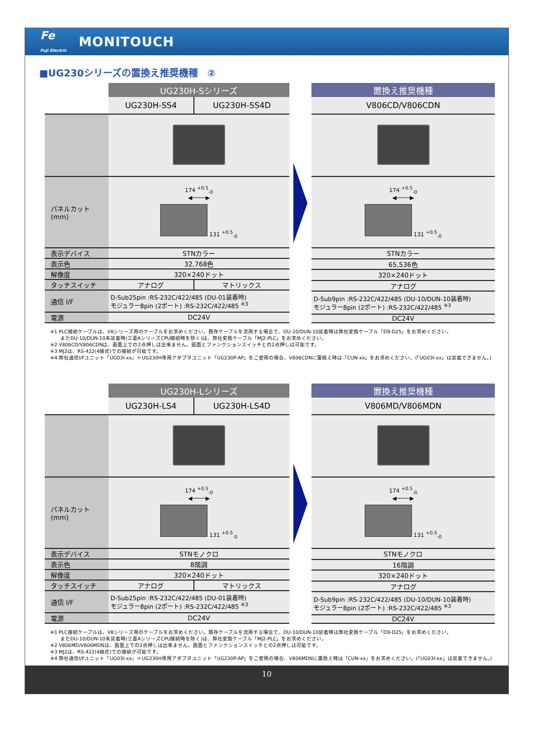Fe
Fuji Electric MONITOUCH
■UG230シリーズの置換え推奨機種　②
| | UG230H-Sシリーズ | |
| --- | --- | --- |
| | UG230H-SS4 | UG230H-SS4D |
| パネルカット (mm) | 174 <sup>+0.5</sup><sub>-0</sub> ◀────▶ 131 <sup>+0.5</sup><sub>-0</sub> | |
| 表示デバイス | STNカラー | |
| 表示色 | 32,768色 | |
| 解像度 | 320×240ドット | |
| タッチスイッチ | アナログ | マトリックス |
| 通信 I/F | D-Sub25pin :RS-232C/422/485 (DU-01装着時) モジュラー8pin (2ポート) :RS-232C/422/485 <sup>※3</sup> | |
| 電源 | DC24V | |
| 置換え推奨機種 |
| --- |
| V806CD/V806CDN |
| 174 <sup>+0.5</sup><sub>-0</sub> ◀────▶ 131 <sup>+0.5</sup><sub>-0</sub> |
| STNカラー |
| 65,536色 |
| 320×240ドット |
| アナログ |
| D-Sub9pin :RS-232C/422/485 (DU-10/DUN-10装着時) モジュラー8pin (2ポート) :RS-232C/422/485 <sup>※3</sup> |
| DC24V |
※1 PLC接続ケーブルは、V8シリーズ用のケーブルをお求めください。既存ケーブルを流用する場合で、DU-10/DUN-10装着時は弊社変換ケーブル「D9-D25」をお求めください。
　　またDU-10/DUN-10未装着時(三菱AシリーズCPU接続時を除く)は、弊社変換ケーブル「MJ2-PLC」をお求めください。
※2 V806CD/V806CDNは、画面上での2点押しは出来ません。画面とファンクションスイッチとの2点押しは可能です。
※3 MJ2は、RS-422(4線式)での接続が可能です。
※4 弊社通信I/Fユニット「UG03I-xx」＋UG230H専用アダプタユニット「UG230P-AP」をご使用の場合、V806CDNに置換え時は「CUN-xx」をお求めください。(「UG03I-xx」は装着できません。)
| | UG230H-Lシリーズ | |
| --- | --- | --- |
| | UG230H-LS4 | UG230H-LS4D |
| パネルカット (mm) | 174 <sup>+0.5</sup><sub>-0</sub> ◀────▶ 131 <sup>+0.5</sup><sub>-0</sub> | |
| 表示デバイス | STNモノクロ | |
| 表示色 | 8階調 | |
| 解像度 | 320×240ドット | |
| タッチスイッチ | アナログ | マトリックス |
| 通信 I/F | D-Sub25pin :RS-232C/422/485 (DU-01装着時) モジュラー8pin (2ポート) :RS-232C/422/485 <sup>※3</sup> | |
| 電源 | DC24V | |
| 置換え推奨機種 |
| --- |
| V806MD/V806MDN |
| 174 <sup>+0.5</sup><sub>-0</sub> ◀────▶ 131 <sup>+0.5</sup><sub>-0</sub> |
| STNモノクロ |
| 16階調 |
| 320×240ドット |
| アナログ |
| D-Sub9pin :RS-232C/422/485 (DU-10/DUN-10装着時) モジュラー8pin (2ポート) :RS-232C/422/485 <sup>※3</sup> |
| DC24V |
※1 PLC接続ケーブルは、V8シリーズ用のケーブルをお求めください。既存ケーブルを流用する場合で、DU-10/DUN-10装着時は弊社変換ケーブル「D9-D25」をお求めください。
　　またDU-10/DUN-10未装着時(三菱AシリーズCPU接続時を除く)は、弊社変換ケーブル「MJ2-PLC」をお求めください。
※2 V806MD/V806MDNは、画面上での2点押しは出来ません。画面とファンクションスイッチとの2点押しは可能です。
※3 MJ2は、RS-422(4線式)での接続が可能です。
※4 弊社通信I/Fユニット「UG03I-xx」＋UG230H専用アダプタユニット「UG230P-AP」をご使用の場合、V806MDNに置換え時は「CUN-xx」をお求めください。(「UG03I-xx」は装着できません。)
10